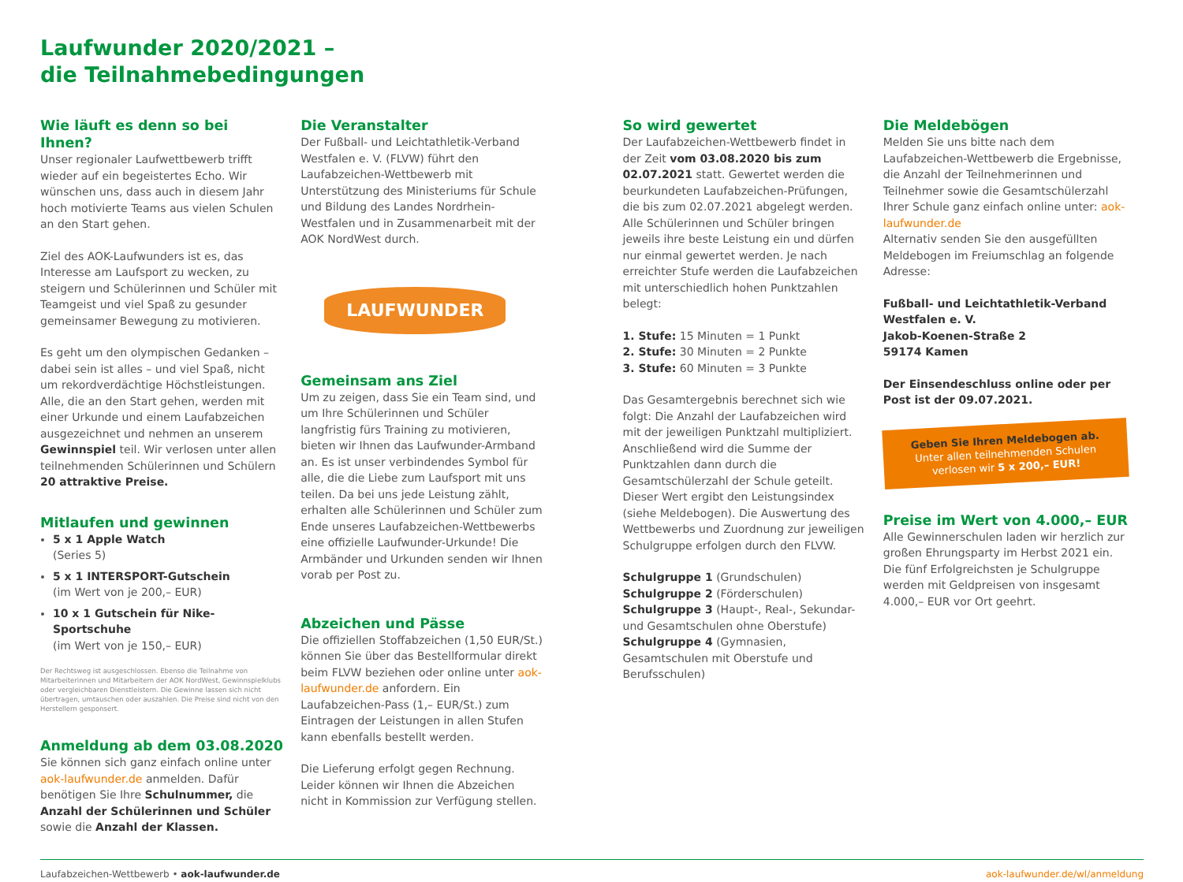Laufwunder 2020/2021 –
die Teilnahmebedingungen
Wie läuft es denn so bei Ihnen?
Unser regionaler Laufwettbewerb trifft wieder auf ein begeistertes Echo. Wir wünschen uns, dass auch in diesem Jahr hoch motivierte Teams aus vielen Schulen an den Start gehen.
Ziel des AOK-Laufwunders ist es, das Interesse am Laufsport zu wecken, zu steigern und Schülerinnen und Schüler mit Teamgeist und viel Spaß zu gesunder gemeinsamer Bewegung zu motivieren.
Es geht um den olympischen Gedanken – dabei sein ist alles – und viel Spaß, nicht um rekordverdächtige Höchstleistungen. Alle, die an den Start gehen, werden mit einer Urkunde und einem Laufabzeichen ausgezeichnet und nehmen an unserem Gewinnspiel teil. Wir verlosen unter allen teilnehmenden Schülerinnen und Schülern 20 attraktive Preise.
Mitlaufen und gewinnen
5 x 1 Apple Watch
(Series 5)
5 x 1 INTERSPORT-Gutschein
(im Wert von je 200,– EUR)
10 x 1 Gutschein für Nike-Sportschuhe
(im Wert von je 150,– EUR)
Der Rechtsweg ist ausgeschlossen. Ebenso die Teilnahme von Mitarbeiterinnen und Mitarbeitern der AOK NordWest, Gewinnspielklubs oder vergleichbaren Dienstleistern. Die Gewinne lassen sich nicht übertragen, umtauschen oder auszahlen. Die Preise sind nicht von den Herstellern gesponsert.
Anmeldung ab dem 03.08.2020
Sie können sich ganz einfach online unter aok-laufwunder.de anmelden. Dafür benötigen Sie Ihre Schulnummer, die Anzahl der Schülerinnen und Schüler sowie die Anzahl der Klassen.
Die Veranstalter
Der Fußball- und Leichtathletik-Verband Westfalen e. V. (FLVW) führt den Laufabzeichen-Wettbewerb mit Unterstützung des Ministeriums für Schule und Bildung des Landes Nordrhein-Westfalen und in Zusammenarbeit mit der AOK NordWest durch.
LAUFWUNDER
Gemeinsam ans Ziel
Um zu zeigen, dass Sie ein Team sind, und um Ihre Schülerinnen und Schüler langfristig fürs Training zu motivieren, bieten wir Ihnen das Laufwunder-Armband an. Es ist unser verbindendes Symbol für alle, die die Liebe zum Laufsport mit uns teilen. Da bei uns jede Leistung zählt, erhalten alle Schülerinnen und Schüler zum Ende unseres Laufabzeichen-Wettbewerbs eine offizielle Laufwunder-Urkunde! Die Armbänder und Urkunden senden wir Ihnen vorab per Post zu.
Abzeichen und Pässe
Die offiziellen Stoffabzeichen (1,50 EUR/St.) können Sie über das Bestellformular direkt beim FLVW beziehen oder online unter aok-laufwunder.de anfordern. Ein Laufabzeichen-Pass (1,– EUR/St.) zum Eintragen der Leistungen in allen Stufen kann ebenfalls bestellt werden.
Die Lieferung erfolgt gegen Rechnung. Leider können wir Ihnen die Abzeichen nicht in Kommission zur Verfügung stellen.
So wird gewertet
Der Laufabzeichen-Wettbewerb findet in der Zeit vom 03.08.2020 bis zum 02.07.2021 statt. Gewertet werden die beurkundeten Laufabzeichen-Prüfungen, die bis zum 02.07.2021 abgelegt werden. Alle Schülerinnen und Schüler bringen jeweils ihre beste Leistung ein und dürfen nur einmal gewertet werden. Je nach erreichter Stufe werden die Laufabzeichen mit unterschiedlich hohen Punktzahlen belegt:
1. Stufe: 15 Minuten = 1 Punkt
2. Stufe: 30 Minuten = 2 Punkte
3. Stufe: 60 Minuten = 3 Punkte
Das Gesamtergebnis berechnet sich wie folgt: Die Anzahl der Laufabzeichen wird mit der jeweiligen Punktzahl multipliziert. Anschließend wird die Summe der Punktzahlen dann durch die Gesamtschülerzahl der Schule geteilt. Dieser Wert ergibt den Leistungsindex (siehe Meldebogen). Die Auswertung des Wettbewerbs und Zuordnung zur jeweiligen Schulgruppe erfolgen durch den FLVW.
Schulgruppe 1 (Grundschulen)
Schulgruppe 2 (Förderschulen)
Schulgruppe 3 (Haupt-, Real-, Sekundar- und Gesamtschulen ohne Oberstufe)
Schulgruppe 4 (Gymnasien, Gesamtschulen mit Oberstufe und Berufsschulen)
Die Meldebögen
Melden Sie uns bitte nach dem Laufabzeichen-Wettbewerb die Ergebnisse, die Anzahl der Teilnehmerinnen und Teilnehmer sowie die Gesamtschülerzahl Ihrer Schule ganz einfach online unter: aok-laufwunder.de
Alternativ senden Sie den ausgefüllten Meldebogen im Freiumschlag an folgende Adresse:
Fußball- und Leichtathletik-Verband Westfalen e. V.
Jakob-Koenen-Straße 2
59174 Kamen
Der Einsendeschluss online oder per Post ist der 09.07.2021.
Geben Sie Ihren Meldebogen ab.
Unter allen teilnehmenden Schulen verlosen wir 5 x 200,– EUR!
Preise im Wert von 4.000,– EUR
Alle Gewinnerschulen laden wir herzlich zur großen Ehrungsparty im Herbst 2021 ein. Die fünf Erfolgreichsten je Schulgruppe werden mit Geldpreisen von insgesamt 4.000,– EUR vor Ort geehrt.
Laufabzeichen-Wettbewerb • aok-laufwunder.de aok-laufwunder.de/wl/anmeldung